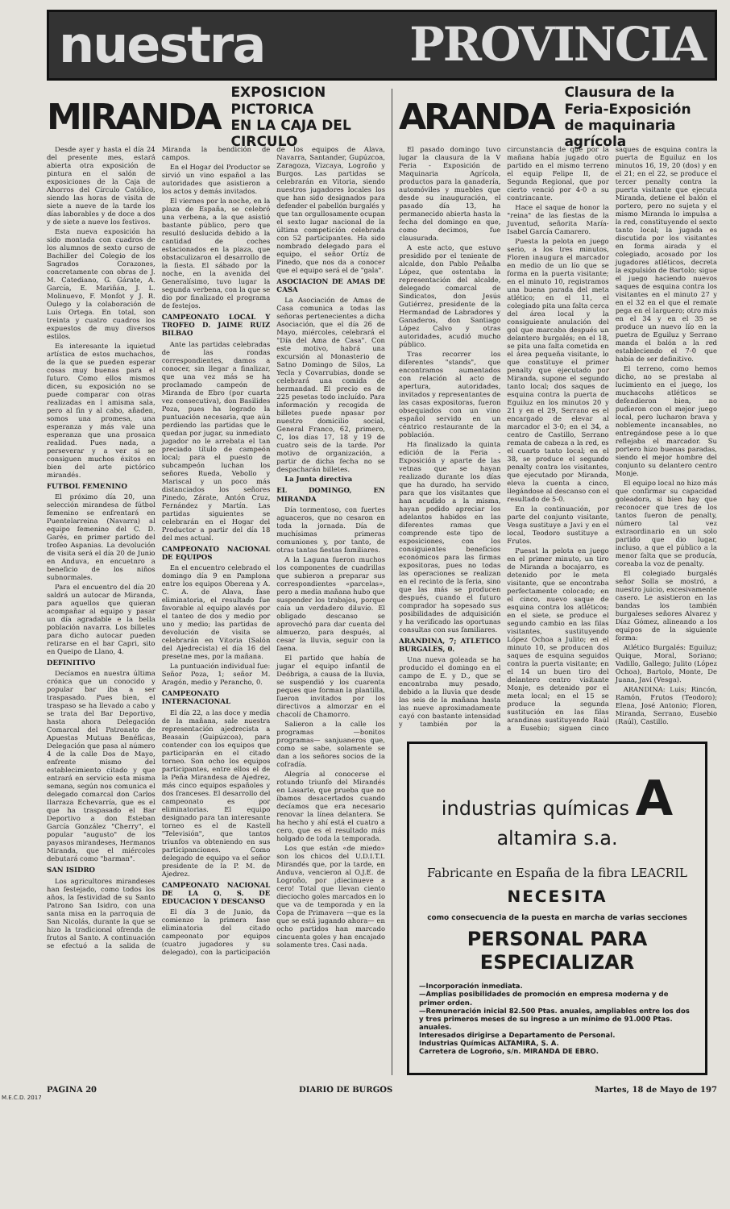nuestra PROVINCIA
MIRANDA EXPOSICION PICTORICA
EN LA CAJA DEL CIRCULO
Desde ayer y hasta el día 24 del presente mes, estará abierta otra exposición de pintura en el salón de exposiciones de la Caja de Ahorros del Círculo Católico, siendo las horas de visita de siete a nueve de la tarde los días laborables y de doce a dos y de siete a nueve los festivos.
Esta nueva exposición ha sido montada con cuadros de los alumnos de sexto curso de Bachiller del Colegio de los Sagrados Corazones, concretamente con obras de J. M. Catediano, G. Gárate, A. García, E. Mariñán, J. L. Molinuevo, F. Monfot y J. R. Oulego y la colaboración de Luis Ortega. En total, son treinta y cuatro cuadros los expuestos de muy diversos estilos.
Es interesante la iquietud artística de estos muchachos, de la que se pueden esperar cosas muy buenas para el futuro. Como ellos mismos dicen, su exposición no se puede comparar con otras realizadas en l amisma sala, pero al fin y al cabo, añaden, somos una promesa, una esperanza y más vale una esperanza que una prosaica realidad. Pues nada, a perseverar y a ver si se consiguen muchos éxitos en bien del arte pictórico mirandés.
FUTBOL FEMENINO
El próximo día 20, una selección mirandesa de fútbol femenino se enfrentará en Puentelarreina (Navarra) al equipo femenino del C. D. Garés, en primer partido del trofeo Aspanias. La devolución de visita será el día 20 de Junio en Anduva, en encuetnro a beneficio de los niños subnormales.
Para el encuentro del día 20 saldrá un autocar de Miranda, para aquellos que quieran acompañar al equipo y pasar un día agradable e la bella población navarra. Los billetes para dicho autocar pueden retirarse en el bar Capri, sito en Queipo de Llano, 4.
DEFINITIVO
Decíamos en nuestra última crónica que un conocido y popular bar iba a ser traspasado. Pues bien, el traspaso se ha llevado a cabo y se trata del Bar Deportivo, hasta ahora Delegación Comarcal del Patronato de Apuestas Mutuas Benéficas, Delegación que pasa al número 4 de la calle Dos de Mayo, enfrente mismo del establecimiento citado y que entrará en servicio esta misma semana, según nos comunica el delegado comarcal don Carlos Ilarraza Echevarría, que es el que ha traspasado el Bar Deportivo a don Esteban García González "Cherry", el popular "augusto" de los payasos mirandeses, Hermanos Miranda, que el miércoles debutará como "barman".
SAN ISIDRO
Los agricultores mirandeses han festejado, como todos los años, la festividad de su Santo Patrono San Isidro, con una santa misa en la parroquia de San Nicolás, durante la que se hizo la tradicional ofrenda de frutos al Santo. A continuación se efectuó a la salida de Miranda la bendición de campos.
En el Hogar del Productor se sirvió un vino español a las autoridades que asistieron a los actos y demás invitados.
El viernes por la noche, en la plaza de España, se celebró una verbena, a la que asistió bastante público, pero que resultó deslucida debido a la cantidad de coches estacionados en la plaza, que obstaculizaron el desarrollo de la fiesta. El sábado por la noche, en la avenida del Generalísimo, tuvo lugar la segunda verbena, con la que se dio por finalizado el programa de festejos.
CAMPEONATO LOCAL Y TROFEO D. JAIME RUIZ BILBAO
Ante las partidas celebradas de las rondas correspondientes, damos a conocer, sin llegar a finalizar, que una vez más se ha proclamado campeón de Miranda de Ebro (por cuarta vez consecutiva), don Basilides Poza, pues ha logrado la puntuación necesaria, que aún perdiendo las partidas que le quedan por jugar, su inmediato jugador no le arrebata el tan preciado título de campeón local; para el puesto de subcampeón luchan los señores Rueda, Vebollo y Mariscal y un poco más distanciados los señores Pinedo, Zárate, Antón Cruz, Fernández y Martín. Las partidas siguientes se celebrarán en el Hogar del Productor a partir del día 18 del mes actual.
CAMPEONATO NACIONAL DE EQUIPOS
En el encuentro celebrado el domingo día 9 en Pamplona entre los equipos Oberena y A. C. A. de Alava, fase eliminatoria, el resultado fue favorable al equipo alavés por el tanteo de dos y medio por uno y medio; las partidas de devolución de visita se celebrarán en Vitoria (Salón del Ajedrecista) el día 16 del presetne mes, por la mañana.
La puntuación individual fue: Señor Poza, 1; señor M. Aragón, medio y Perancho, 0.
CAMPEONATO INTERNACIONAL
El día 22, a las doce y media de la mañana, sale nuestra representación ajedrecista a Beasain (Guipúzcoa), para contender con los equipos que participarán en el citado torneo. Son ocho los equipos participantes, entre ellos el de la Peña Mirandesa de Ajedrez, más cinco equipos españoles y dos franceses. El desarrollo del campeonato es por eliminatorias. El equipo designado para tan interesante torneo es el de Kastell "Televisión", que tantos triunfos va obteniendo en sus participanciones. Como delegado de equipo va el señor presidente de la P. M. de Ajedrez.
CAMPEONATO NACIONAL DE LA O. S. DE EDUCACION Y DESCANSO
El día 3 de Junio, da comienzo la primera fase eliminatoria del citado campeonato por equipos (cuatro jugadores y su delegado), con la participación de los equipos de Alava, Navarra, Santander, Gupúzcoa, Zaragoza, Vizcaya, Logroño y Burgos. Las partidas se celebrarán en Vitoria, siendo nuestros jugadores locales los que han sido designados para defender el pabellón burgalés y que tan orgullosamente ocupan el sexto lugar nacional de la última competición celebrada con 52 participantes. Ha sido nombrado delegado para el equipo, el señor Ortíz de Pinedo, que nos da a conocer que el equipo será el de "gala".
ASOCIACION DE AMAS DE CASA
La Asociación de Amas de Casa comunica a todas las señoras pertenecientes a dicha Asociación, que el día 26 de Mayo, miércoles, celebrará el "Día del Ama de Casa". Con este motivo, habrá una excursión al Monasterio de Satno Domingo de Silos, La Yecla y Covarrubias, donde se celebrará una comida de hermandad. El precio es de 225 pesetas todo incluído. Para información y recogida de billetes puede npasar por nuestro domicilio social, General Franco, 62, primero, C, los días 17, 18 y 19 de cuatro seis de la tarde. Por motivo de organización, a partir de dicha fecha no se despacharán billetes.
La Junta directiva
EL DOMINGO, EN MIRANDA
Día tormentoso, con fuertes aguaceros, que no cesaron en toda la jornada. Día de muchísimas primeras comuniones y, por tanto, de otras tantas fiestas familiares.
A la Laguna fueron muchos los componentes de cuadrillas que subieron a preparar sus correspondientes «parcelas», pero a media mañana hubo que suspender los trabajos, porque caía un verdadero diluvio. El obligado descanso se aprovechó para dar cuenta del almuerzo, para después, al cesar la lluvia, seguir con la faena.
El partido que había de jugar el equipo infantil de Deóbriga, a causa de la lluvia, se suspendió y los cuarenta peques que forman la plantilla, fueron invitados por los directivos a almorzar en el chacolí de Chamorro.
Salieron a la calle los programas —bonitos programas— sanjuaneros que, como se sabe, solamente se dan a los señores socios de la cofradía.
Alegría al conocerse el rotundo triunfo del Mirandés en Lasarte, que prueba que no íbamos desacertados cuando decíamos que era necesario renovar la línea delantera. Se ha hecho y ahí está el cuatro a cero, que es el resultado más holgado de toda la temporada.
Los que están «de miedo» son los chicos del U.D.I.T.I. Mirandés que, por la tarde, en Anduva, vencieron al O.J.E. de Logroño, por ¡diecinueve a cero! Total que llevan ciento dieciocho goles marcados en lo que va de temporada y en la Copa de Primavera —que es la que se está jugando ahora— en ocho partidos han marcado cincuenta goles y han encajado solamente tres. Casi nada.
ARANDA Clausura de la Feria-Exposición
de maquinaria agrícola
El pasado domingo tuvo lugar la clausura de la V Feria - Exposición de Maquinaria Agrícola, productos para la ganadería, automóviles y muebles que desde su inauguración, el pasado día 13, ha permanecido abierta hasta la fecha del domingo en que, como decimos, fue clausurada.
A este acto, que estuvo presidido por el teniente de alcalde, don Pablo Peñalba López, que ostentaba la representación del alcalde, delegado comarcal de Sindicatos, don Jesús Gutiérrez, presidente de la Hermandad de Labradores y Ganaderos, don Santiago López Calvo y otras autoridades, acudió mucho público.
Tras recorrer los diferentes "stands", que encontramos aumentados con relación al acto de apertura, autoridades, invitados y representantes de las casas expositoras, fueron obsequiados con un vino español servido en un céntrico restaurante de la población.
Ha finalizado la quinta edición de la Feria - Exposición y aparte de las vetnas que se hayan realizado durante los días que ha durado, ha servido para que los visitantes que han acudido a la misma, hayan podido apreciar los adelantos habidos en las diferentes ramas que comprende este tipo de exposiciones, con los consiguientes beneficios económicos para las firmas expositoras, pues no todas las operaciones se realizan en el recinto de la feria, sino que las más se producen después, cuando el futuro comprador ha sopesado sus posibilidades de adquisición y ha verificado las oportunas consultas con sus familiares.
ARANDINA, 7; ATLETICO BURGALES, 0.
Una nueva goleada se ha producido el domingo en el campo de E. y D., que se encontraba muy pesado, debido a la lluvia que desde las seis de la mañana hasta las nueve aproximadamente cayó con bastante intensidad y también por la circunstancia de que por la mañana había jugado otro partido en el mismo terreno el equip Felipe II, de Segunda Regional, que por cierto venció por 4-0 a su contrincante.
Hace el saque de honor la "reina" de las fiestas de la Juventud, señorita María-Isabel García Camarero.
Puesta la pelota en juego serio, a los tres minutos, Floren inaugura el marcador en medio de un lío que se forma en la puerta visitante; en el minuto 10, registramos una buena parada del meta atlético; en el 11, el colegiado pita una falta cerca del área local y la consiguiente anulación del gol que marcaba después un delantero burgalés; en el 18, se pita una falta cometida en el área pequeña visitante, lo que constituye el primer penalty que ejecutado por Miranda, supone el segundo tanto local; dos saques de esquina contra la puerta de Eguiluz en los minutos 20 y 21 y en el 29, Serrano es el encargado de elevar al marcador el 3-0; en el 34, a centro de Castillo, Serrano remata de cabeza a la red, es el cuarto tanto local; en el 38, se produce el segundo penalty contra los visitantes, que ejecutado por Miranda, eleva la cuenta a cinco, llegándose al descanso con el resultado de 5-0.
En la continuación, por parte del conjunto visitante, Vesga sustituye a Javi y en el local, Teodoro sustituye a Frutos.
Puesat la pelota en juego en el primer minuto, un tiro de Miranda a bocajarro, es detenido por le meta visitante, que se encontraba perfectamente colocado; en el cinco, nuevo saque de esquina contra los atléticos; en el siete, se produce el segundo cambio en las filas visitantes, sustituyendo López Ochoa a Julito; en el minuto 10, se producen dos saques de esquina seguidos contra la puerta visitante; en el 14 un buen tiro del delantero centro visitante Monje, es detenido por el meta local; en el 15 se produce la segunda sustitución en las filas arandinas sustituyendo Raúl a Eusebio; siguen cinco saques de esquina contra la puerta de Eguiluz en los minutos 16, 19, 20 (dos) y en el 21; en el 22, se produce el tercer penalty contra la puerta visitante que ejecuta Miranda, detiene el balón el portero, pero no sujeta y el mismo Miranda lo impulsa a la red, constituyendo el sexto tanto local; la jugada es discutida por los visitantes en forma airada y el colegiado, acosado por los jugadores atléticos, decreta la expulsión de Bartolo; sigue el juego haciendo nuevos saques de esquina contra los visitantes en el minuto 27 y en el 32 en el que el remate pega en el larguero; otro más en el 34 y en el 35 se produce un nuevo lío en la puetra de Eguiluz y Serrano manda el balón a la red estableciendo el 7-0 que había de ser definitivo.
El terreno, como hemos dicho, no se prestaba al lucimiento en el juego, los muchacohs atléticos se defendieron bien, no pudieron con el mejor juego local, pero lucharon brava y noblemente incansables, no entregándose pese a lo que reflejaba el marcador. Su portero hizo buenas paradas, siendo el mejor hombre del conjunto su delantero centro Monje.
El equipo local no hizo más que confirmar su capacidad goleadora, si bien hay que reconocer que tres de los tantos fueron de penalty, número tal vez extraordinario en un solo partido que dio lugar, incluso, a que el público a la menor falta que se producía, coreaba la voz de penalty.
El colegiado burgalés señor Solla se mostró, a nuestro juicio, excesivamente casero. Le asistieron en las bandas los también burgaleses señores Alvarez y Díaz Gómez, alineando a los equipos de la siguiente forma:
Atlético Burgalés: Eguiluz; Quique, Moral, Soriano; Vadillo, Gallego; Julito (López Ochoa), Bartolo, Monte, De Juana, Javi (Vesga).
ARANDINA: Luis; Rincón, Ramón, Frutos (Teodoro); Elena, José Antonio; Floren, Miranda, Serrano, Eusebio (Raúl), Castillo.
industrias químicas A altamira s.a.
Fabricante en España de la fibra LEACRIL
NECESITA
como consecuencia de la puesta en marcha de varias secciones
PERSONAL PARA ESPECIALIZAR
—Incorporación inmediata.
—Amplias posibilidades de promoción en empresa moderna y de primer orden.
—Remuneración inicial 82.500 Ptas. anuales, ampliables entre los dos y tres primeros meses de su ingreso a un mínimo de 91.000 Ptas. anuales.
Interesados dirigirse a Departamento de Personal.
Industrias Químicas ALTAMIRA, S. A.
Carretera de Logroño, s/n. MIRANDA DE EBRO.
PAGINA 20 DIARIO DE BURGOS Martes, 18 de Mayo de 197
M.E.C.D. 2017